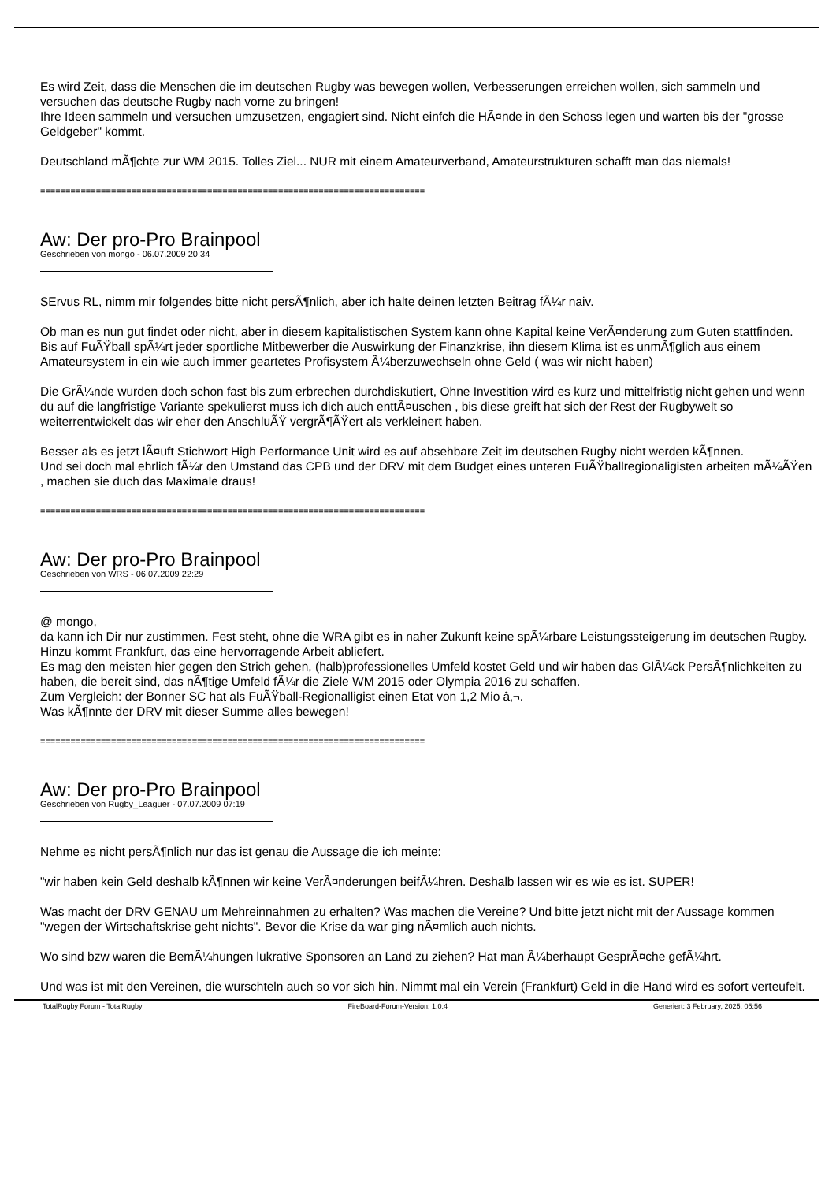Es wird Zeit, dass die Menschen die im deutschen Rugby was bewegen wollen, Verbesserungen erreichen wollen, sich sammeln und versuchen das deutsche Rugby nach vorne zu bringen!
Ihre Ideen sammeln und versuchen umzusetzen, engagiert sind. Nicht einfch die HÃ¤nde in den Schoss legen und warten bis der "grosse Geldgeber" kommt.
Deutschland mÃ¶chte zur WM 2015. Tolles Ziel... NUR mit einem Amateurverband, Amateurstrukturen schafft man das niemals!
============================================================================
Aw: Der pro-Pro Brainpool
Geschrieben von mongo - 06.07.2009 20:34
SErvus RL, nimm mir folgendes bitte nicht persÃ¶nlich, aber ich halte deinen letzten Beitrag fÃ¼r naiv.
Ob man es nun gut findet oder nicht, aber in diesem kapitalistischen System kann ohne Kapital keine VerÃ¤nderung zum Guten stattfinden.
Bis auf FuÃŸball spÃ¼rt jeder sportliche Mitbewerber die Auswirkung der Finanzkrise, ihn diesem Klima ist es unmÃ¶glich aus einem Amateursystem in ein wie auch immer geartetes Profisystem Ã¼berzuwechseln ohne Geld ( was wir nicht haben)
Die GrÃ¼nde wurden doch schon fast bis zum erbrechen durchdiskutiert, Ohne Investition wird es kurz und mittelfristig nicht gehen und wenn du auf die langfristige Variante spekulierst muss ich dich auch enttÃ¤uschen , bis diese greift hat sich der Rest der Rugbywelt so weiterrentwickelt das wir eher den AnschluÃŸ vergrÃ¶ÃŸert als verkleinert haben.
Besser als es jetzt lÃ¤uft Stichwort High Performance Unit wird es auf absehbare Zeit im deutschen Rugby nicht werden kÃ¶nnen.
Und sei doch mal ehrlich fÃ¼r den Umstand das CPB und der DRV mit dem Budget eines unteren FuÃŸballregionaligisten arbeiten mÃ¼ÃŸen , machen sie duch das Maximale draus!
============================================================================
Aw: Der pro-Pro Brainpool
Geschrieben von WRS - 06.07.2009 22:29
@ mongo,
da kann ich Dir nur zustimmen. Fest steht, ohne die WRA gibt es in naher Zukunft keine spÃ¼rbare Leistungssteigerung im deutschen Rugby. Hinzu kommt Frankfurt, das eine hervorragende Arbeit abliefert.
Es mag den meisten hier gegen den Strich gehen, (halb)professionelles Umfeld kostet Geld und wir haben das GlÃ¼ck PersÃ¶nlichkeiten zu haben, die bereit sind, das nÃ¶tige Umfeld fÃ¼r die Ziele WM 2015 oder Olympia 2016 zu schaffen.
Zum Vergleich: der Bonner SC hat als FuÃŸball-Regionalligist einen Etat von 1,2 Mio â‚¬.
Was kÃ¶nnte der DRV mit dieser Summe alles bewegen!
============================================================================
Aw: Der pro-Pro Brainpool
Geschrieben von Rugby_Leaguer - 07.07.2009 07:19
Nehme es nicht persÃ¶nlich nur das ist genau die Aussage die ich meinte:
"wir haben kein Geld deshalb kÃ¶nnen wir keine VerÃ¤nderungen beifÃ¼hren. Deshalb lassen wir es wie es ist. SUPER!
Was macht der DRV GENAU um Mehreinnahmen zu erhalten? Was machen die Vereine? Und bitte jetzt nicht mit der Aussage kommen "wegen der Wirtschaftskrise geht nichts". Bevor die Krise da war ging nÃ¤mlich auch nichts.
Wo sind bzw waren die BemÃ¼hungen lukrative Sponsoren an Land zu ziehen? Hat man Ã¼berhaupt GesprÃ¤che gefÃ¼hrt.
Und was ist mit den Vereinen, die wurschteln auch so vor sich hin. Nimmt mal ein Verein (Frankfurt) Geld in die Hand wird es sofort verteufelt.
TotalRugby Forum - TotalRugby FireBoard-Forum-Version: 1.0.4 Generiert: 3 February, 2025, 05:56